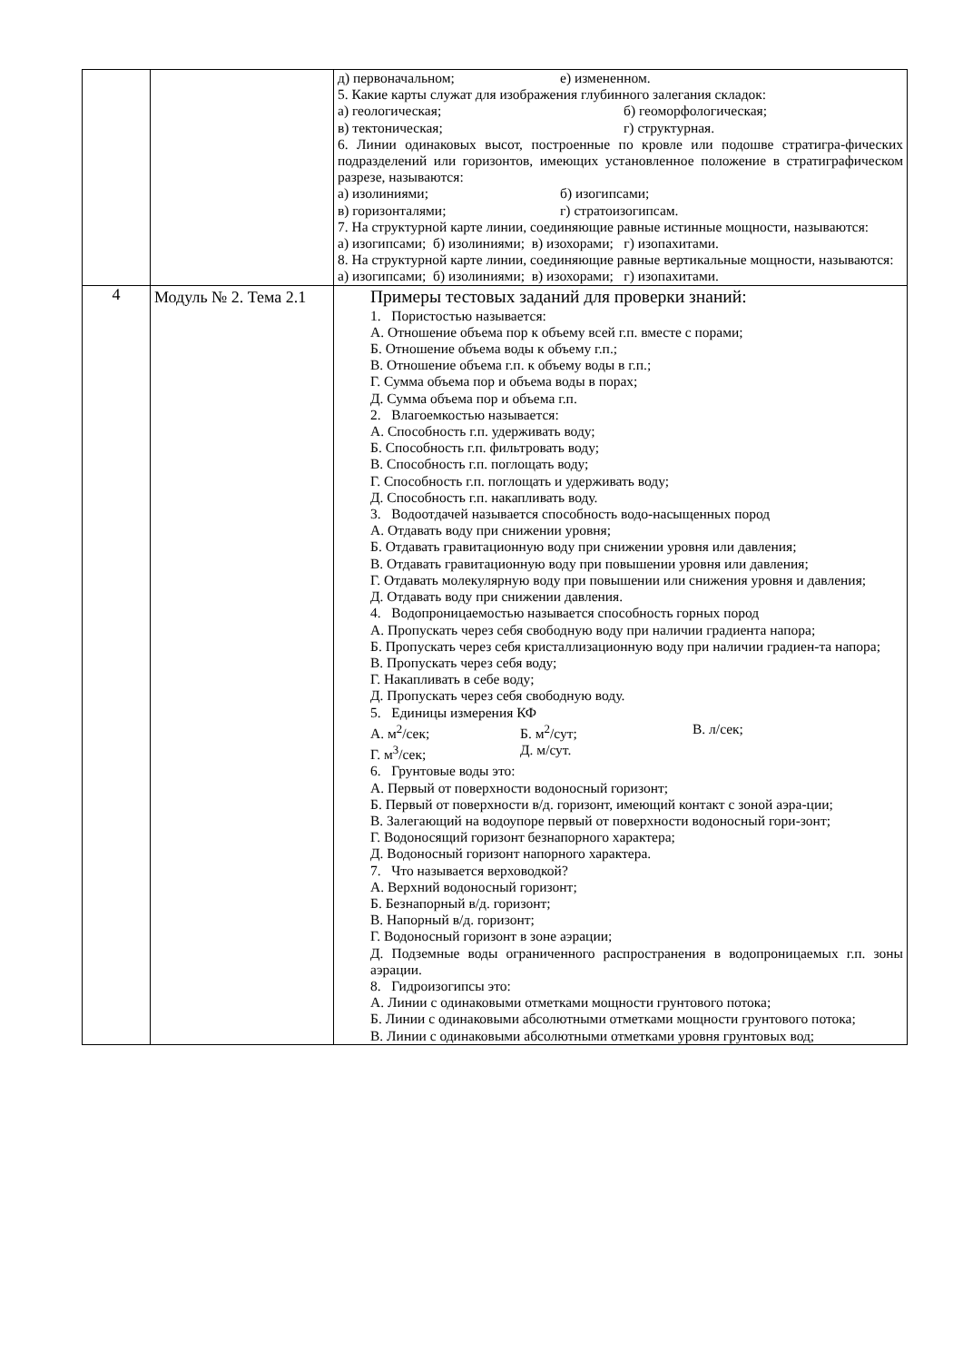| | | д) первоначальном; е) измененном. 5. Какие карты служат для изображения глубинного залегания складок: а) геологическая; б) геоморфологическая; в) тектоническая; г) структурная. 6. Линии одинаковых высот, построенные по кровле или подошве стратигра-фических подразделений или горизонтов, имеющих установленное положение в стратиграфическом разрезе, называются: а) изолиниями; б) изогипсами; в) горизонталями; г) стратоизогипсам. 7. На структурной карте линии, соединяющие равные истинные мощности, называются: а) изогипсами; б) изолиниями; в) изохорами; г) изопахитами. 8. На структурной карте линии, соединяющие равные вертикальные мощности, называются: а) изогипсами; б) изолиниями; в) изохорами; г) изопахитами. |
| 4 | Модуль № 2. Тема 2.1 | Примеры тестовых заданий для проверки знаний: 1. Пористостью называется: А. Отношение объема пор к объему всей г.п. вместе с порами; Б. Отношение объема воды к объему г.п.; В. Отношение объема г.п. к объему воды в г.п.; Г. Сумма объема пор и объема воды в порах; Д. Сумма объема пор и объема г.п. 2. Влагоемкостью называется: А. Способность г.п. удерживать воду; Б. Способность г.п. фильтровать воду; В. Способность г.п. поглощать воду; Г. Способность г.п. поглощать и удерживать воду; Д. Способность г.п. накапливать воду. 3. Водоотдачей называется способность водо-насыщенных пород А. Отдавать воду при снижении уровня; Б. Отдавать гравитационную воду при снижении уровня или давления; В. Отдавать гравитационную воду при повышении уровня или давления; Г. Отдавать молекулярную воду при повышении или снижения уровня и давления; Д. Отдавать воду при снижении давления. 4. Водопроницаемостью называется способность горных пород А. Пропускать через себя свободную воду при наличии градиента напора; Б. Пропускать через себя кристаллизационную воду при наличии градиен-та напора; В. Пропускать через себя воду; Г. Накапливать в себе воду; Д. Пропускать через себя свободную воду. 5. Единицы измерения КФ А. м<sup>2</sup>/сек; Б. м<sup>2</sup>/сут; В. л/сек; Г. м<sup>3</sup>/сек; Д. м/сут. 6. Грунтовые воды это: А. Первый от поверхности водоносный горизонт; Б. Первый от поверхности в/д. горизонт, имеющий контакт с зоной аэра-ции; В. Залегающий на водоупоре первый от поверхности водоносный гори-зонт; Г. Водоносящий горизонт безнапорного характера; Д. Водоносный горизонт напорного характера. 7. Что называется верховодкой? А. Верхний водоносный горизонт; Б. Безнапорный в/д. горизонт; В. Напорный в/д. горизонт; Г. Водоносный горизонт в зоне аэрации; Д. Подземные воды ограниченного распространения в водопроницаемых г.п. зоны аэрации. 8. Гидроизогипсы это: А. Линии с одинаковыми отметками мощности грунтового потока; Б. Линии с одинаковыми абсолютными отметками мощности грунтового потока; В. Линии с одинаковыми абсолютными отметками уровня грунтовых вод; |